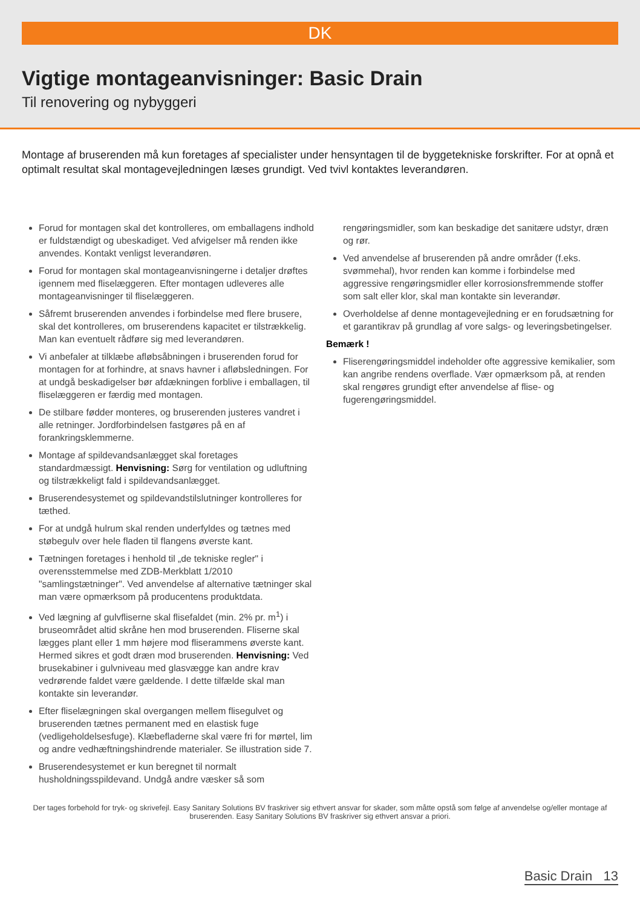DK
Vigtige montageanvisninger: Basic Drain
Til renovering og nybyggeri
Montage af bruserenden må kun foretages af specialister under hensyntagen til de byggetekniske forskrifter. For at opnå et optimalt resultat skal montagevejledningen læses grundigt. Ved tvivl kontaktes leverandøren.
Forud for montagen skal det kontrolleres, om emballagens indhold er fuldstændigt og ubeskadiget. Ved afvigelser må renden ikke anvendes. Kontakt venligst leverandøren.
Forud for montagen skal montageanvisningerne i detaljer drøftes igennem med fliselæggeren. Efter montagen udleveres alle montageanvisninger til fliselæggeren.
Såfremt bruserenden anvendes i forbindelse med flere brusere, skal det kontrolleres, om bruserendens kapacitet er tilstrækkelig. Man kan eventuelt rådføre sig med leverandøren.
Vi anbefaler at tilklæbe afløbsåbningen i bruserenden forud for montagen for at forhindre, at snavs havner i afløbsledningen. For at undgå beskadigelser bør afdækningen forblive i emballagen, til fliselæggeren er færdig med montagen.
De stilbare fødder monteres, og bruserenden justeres vandret i alle retninger. Jordforbindelsen fastgøres på en af forankringsklemmerne.
Montage af spildevandsanlægget skal foretages standardmæssigt. Henvisning: Sørg for ventilation og udluftning og tilstrækkeligt fald i spildevandsanlægget.
Bruserendesystemet og spildevandstilslutninger kontrolleres for tæthed.
For at undgå hulrum skal renden underfyldes og tætnes med støbegulv over hele fladen til flangens øverste kant.
Tætningen foretages i henhold til „de tekniske regler" i overensstemmelse med ZDB-Merkblatt 1/2010 "samlingstætninger". Ved anvendelse af alternative tætninger skal man være opmærksom på producentens produktdata.
Ved lægning af gulvfliserne skal flisefaldet (min. 2% pr. m<sup>1</sup>) i bruseområdet altid skråne hen mod bruserenden. Fliserne skal lægges plant eller 1 mm højere mod fliserammens øverste kant. Hermed sikres et godt dræn mod bruserenden. Henvisning: Ved brusekabiner i gulvniveau med glasvægge kan andre krav vedrørende faldet være gældende. I dette tilfælde skal man kontakte sin leverandør.
Efter fliselægningen skal overgangen mellem flisegulvet og bruserenden tætnes permanent med en elastisk fuge (vedligeholdelsesfuge). Klæbefladerne skal være fri for mørtel, lim og andre vedhæftningshindrende materialer. Se illustration side 7.
Bruserendesystemet er kun beregnet til normalt husholdningsspildevand. Undgå andre væsker så som
rengøringsmidler, som kan beskadige det sanitære udstyr, dræn og rør.
Ved anvendelse af bruserenden på andre områder (f.eks. svømmehal), hvor renden kan komme i forbindelse med aggressive rengøringsmidler eller korrosionsfremmende stoffer som salt eller klor, skal man kontakte sin leverandør.
Overholdelse af denne montagevejledning er en forudsætning for et garantikrav på grundlag af vore salgs- og leveringsbetingelser.
Bemærk !
Fliserengøringsmiddel indeholder ofte aggressive kemikalier, som kan angribe rendens overflade. Vær opmærksom på, at renden skal rengøres grundigt efter anvendelse af flise- og fugerengøringsmiddel.
Der tages forbehold for tryk- og skrivefejl. Easy Sanitary Solutions BV fraskriver sig ethvert ansvar for skader, som måtte opstå som følge af anvendelse og/eller montage af bruserenden. Easy Sanitary Solutions BV fraskriver sig ethvert ansvar a priori.
Basic Drain 13